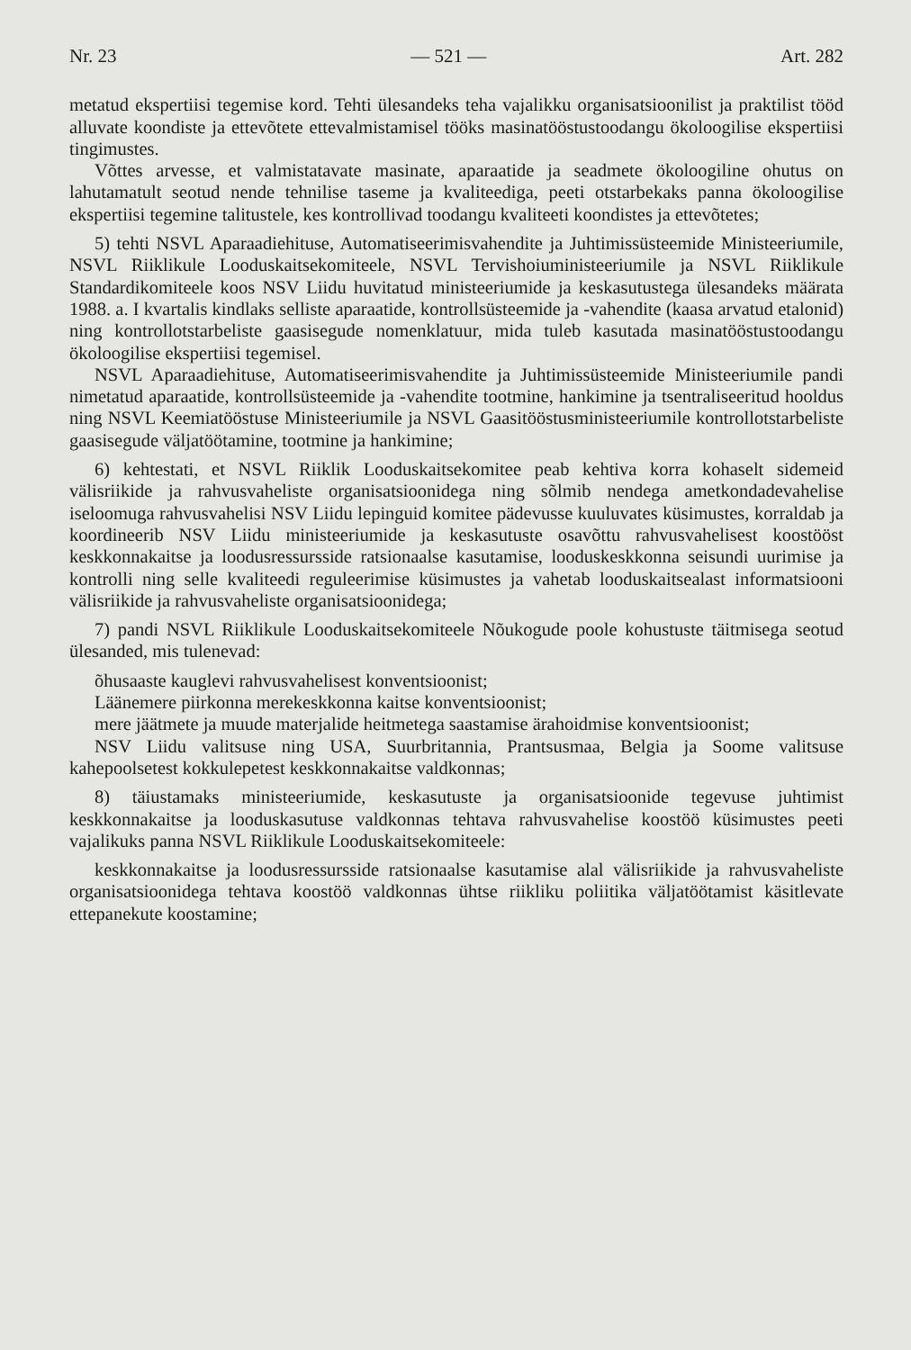Nr. 23 — 521 — Art. 282
metatud ekspertiisi tegemise kord. Tehti ülesandeks teha vajalikku organisatsioonilist ja praktilist tööd alluvate koondiste ja ettevõtete ettevalmistamisel tööks masinatööstustoodangu ökoloogilise ekspertiisi tingimustes.
Võttes arvesse, et valmistatavate masinate, aparaatide ja seadmete ökoloogiline ohutus on lahutamatult seotud nende tehnilise taseme ja kvaliteediga, peeti otstarbekaks panna ökoloogilise ekspertiisi tegemine talitustele, kes kontrollivad toodangu kvaliteeti koondistes ja ettevõtetes;
5) tehti NSVL Aparaadiehituse, Automatiseerimisvahendite ja Juhtimissüsteemide Ministeeriumile, NSVL Riiklikule Looduskaitsekomiteele, NSVL Tervishoiuministeeriumile ja NSVL Riiklikule Standardikomiteele koos NSV Liidu huvitatud ministeeriumide ja keskasutustega ülesandeks määrata 1988. a. I kvartalis kindlaks selliste aparaatide, kontrollsüsteemide ja -vahendite (kaasa arvatud etalonid) ning kontrollotstarbeliste gaasisegude nomenklatuur, mida tuleb kasutada masinatööstustoodangu ökoloogilise ekspertiisi tegemisel.
NSVL Aparaadiehituse, Automatiseerimisvahendite ja Juhtimissüsteemide Ministeeriumile pandi nimetatud aparaatide, kontrollsüsteemide ja -vahendite tootmine, hankimine ja tsentraliseeritud hooldus ning NSVL Keemiatööstuse Ministeeriumile ja NSVL Gaasitööstusministeeriumile kontrollotstarbeliste gaasisegude väljatöötamine, tootmine ja hankimine;
6) kehtestati, et NSVL Riiklik Looduskaitsekomitee peab kehtiva korra kohaselt sidemeid välisriikide ja rahvusvaheliste organisatsioonidega ning sõlmib nendega ametkondadevahelise iseloomuga rahvusvahelisi NSV Liidu lepinguid komitee pädevusse kuuluvates küsimustes, korraldab ja koordineerib NSV Liidu ministeeriumide ja keskasutuste osavõttu rahvusvahelisest koostööst keskkonnakaitse ja loodusressursside ratsionaalse kasutamise, looduskeskkonna seisundi uurimise ja kontrolli ning selle kvaliteedi reguleerimise küsimustes ja vahetab looduskaitsealast informatsiooni välisriikide ja rahvusvaheliste organisatsioonidega;
7) pandi NSVL Riiklikule Looduskaitsekomiteele Nõukogude poole kohustuste täitmisega seotud ülesanded, mis tulenevad:
õhusaaste kauglevi rahvusvahelisest konventsioonist;
Läänemere piirkonna merekeskkonna kaitse konventsioonist;
mere jäätmete ja muude materjalide heitmetega saastamise ärahoidmise konventsioonist;
NSV Liidu valitsuse ning USA, Suurbritannia, Prantsusmaa, Belgia ja Soome valitsuse kahepoolsetest kokkulepetest keskkonnakaitse valdkonnas;
8) täiustamaks ministeeriumide, keskasutuste ja organisatsioonide tegevuse juhtimist keskkonnakaitse ja looduskasutuse valdkonnas tehtava rahvusvahelise koostöö küsimustes peeti vajalikuks panna NSVL Riiklikule Looduskaitsekomiteele:
keskkonnakaitse ja loodusressursside ratsionaalse kasutamise alal välisriikide ja rahvusvaheliste organisatsioonidega tehtava koostöö valdkonnas ühtse riikliku poliitika väljatöötamist käsitlevate ettepanekute koostamine;